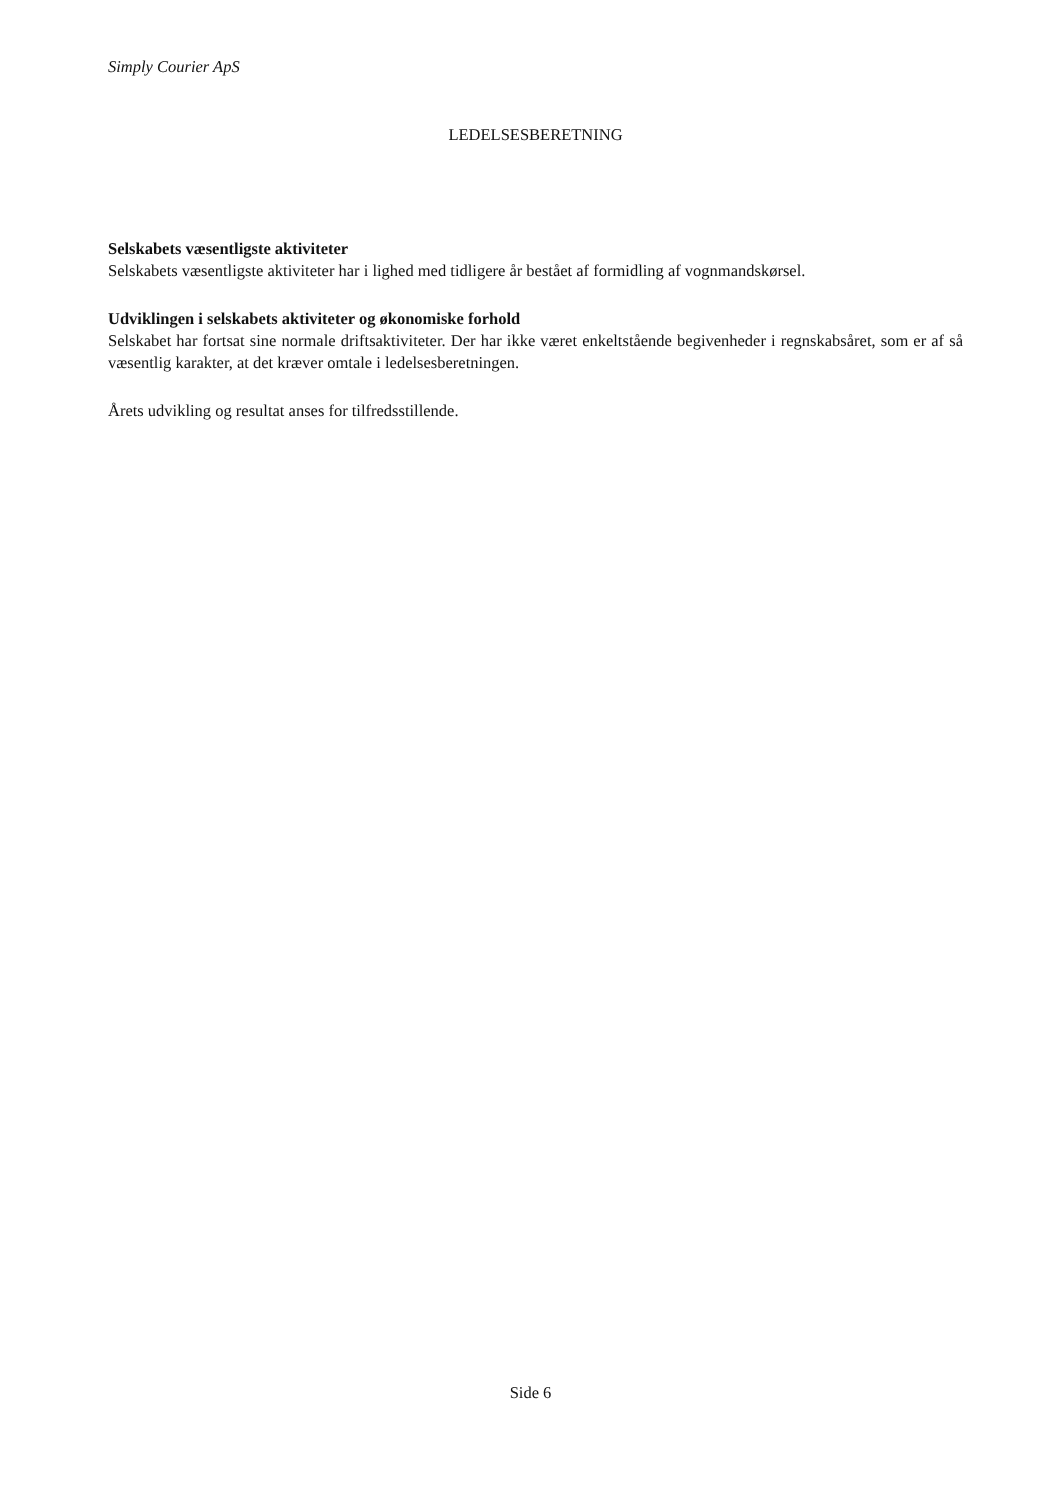Simply Courier ApS
LEDELSESBERETNING
Selskabets væsentligste aktiviteter
Selskabets væsentligste aktiviteter har i lighed med tidligere år bestået af formidling af vognmandskørsel.
Udviklingen i selskabets aktiviteter og økonomiske forhold
Selskabet har fortsat sine normale driftsaktiviteter. Der har ikke været enkeltstående begivenheder i regnskabsåret, som er af så væsentlig karakter, at det kræver omtale i ledelsesberetningen.
Årets udvikling og resultat anses for tilfredsstillende.
Side 6